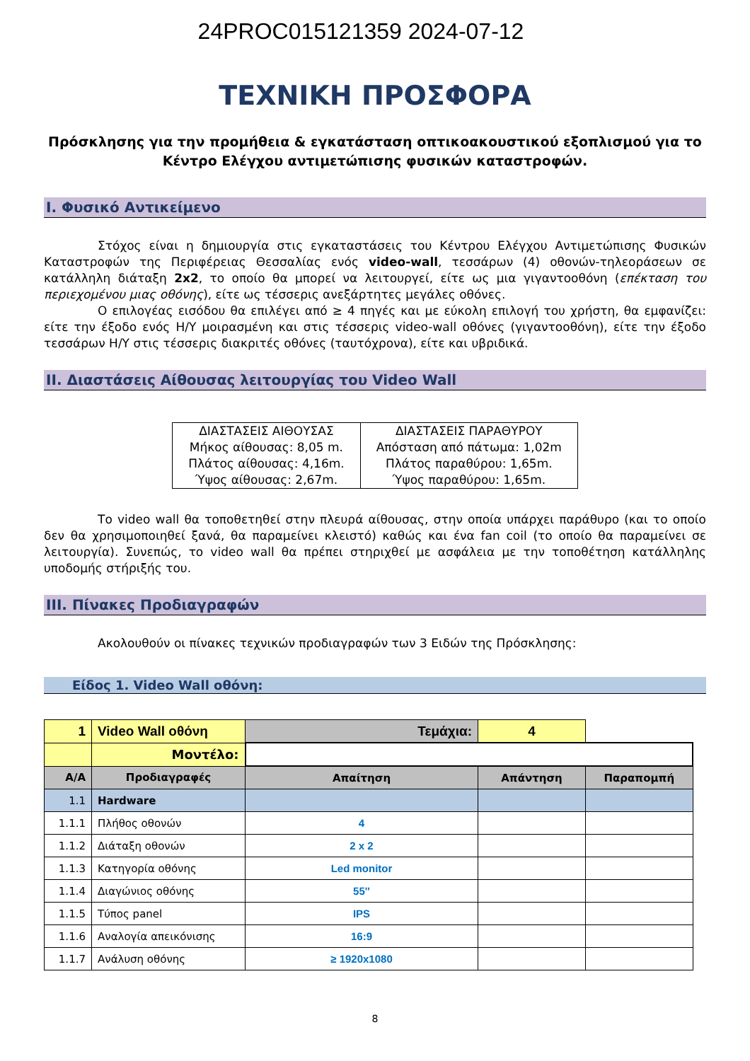24PROC015121359 2024-07-12
ΤΕΧΝΙΚΗ ΠΡΟΣΦΟΡΑ
Πρόσκλησης για την προμήθεια & εγκατάσταση οπτικοακουστικού εξοπλισμού για το Κέντρο Ελέγχου αντιμετώπισης φυσικών καταστροφών.
I. Φυσικό Αντικείμενο
Στόχος είναι η δημιουργία στις εγκαταστάσεις του Κέντρου Ελέγχου Αντιμετώπισης Φυσικών Καταστροφών της Περιφέρειας Θεσσαλίας ενός video-wall, τεσσάρων (4) οθονών-τηλεοράσεων σε κατάλληλη διάταξη 2x2, το οποίο θα μπορεί να λειτουργεί, είτε ως μια γιγαντοοθόνη (επέκταση του περιεχομένου μιας οθόνης), είτε ως τέσσερις ανεξάρτητες μεγάλες οθόνες.
Ο επιλογέας εισόδου θα επιλέγει από ≥ 4 πηγές και με εύκολη επιλογή του χρήστη, θα εμφανίζει: είτε την έξοδο ενός Η/Υ μοιρασμένη και στις τέσσερις video-wall οθόνες (γιγαντοοθόνη), είτε την έξοδο τεσσάρων Η/Υ στις τέσσερις διακριτές οθόνες (ταυτόχρονα), είτε και υβριδικά.
II. Διαστάσεις Αίθουσας λειτουργίας του Video Wall
| ΔΙΑΣΤΑΣΕΙΣ ΑΙΘΟΥΣΑΣ Μήκος αίθουσας: 8,05 m. Πλάτος αίθουσας: 4,16m. Ύψος αίθουσας: 2,67m. | ΔΙΑΣΤΑΣΕΙΣ ΠΑΡΑΘΥΡΟΥ Απόσταση από πάτωμα: 1,02m Πλάτος παραθύρου: 1,65m. Ύψος παραθύρου: 1,65m. |
Το video wall θα τοποθετηθεί στην πλευρά αίθουσας, στην οποία υπάρχει παράθυρο (και το οποίο δεν θα χρησιμοποιηθεί ξανά, θα παραμείνει κλειστό) καθώς και ένα fan coil (το οποίο θα παραμείνει σε λειτουργία). Συνεπώς, το video wall θα πρέπει στηριχθεί με ασφάλεια με την τοποθέτηση κατάλληλης υποδομής στήριξής του.
III. Πίνακες Προδιαγραφών
Ακολουθούν οι πίνακες τεχνικών προδιαγραφών των 3 Ειδών της Πρόσκλησης:
Είδος 1. Video Wall οθόνη:
| 1 | Video Wall οθόνη | Τεμάχια: | 4 | |
| | Μοντέλο: | | | |
| Α/Α | Προδιαγραφές | Απαίτηση | Απάντηση | Παραπομπή |
| 1.1 | Hardware | | | |
| 1.1.1 | Πλήθος οθονών | 4 | | |
| 1.1.2 | Διάταξη οθονών | 2 x 2 | | |
| 1.1.3 | Κατηγορία οθόνης | Led monitor | | |
| 1.1.4 | Διαγώνιος οθόνης | 55'' | | |
| 1.1.5 | Τύπος panel | IPS | | |
| 1.1.6 | Αναλογία απεικόνισης | 16:9 | | |
| 1.1.7 | Ανάλυση οθόνης | ≥ 1920x1080 | | |
8